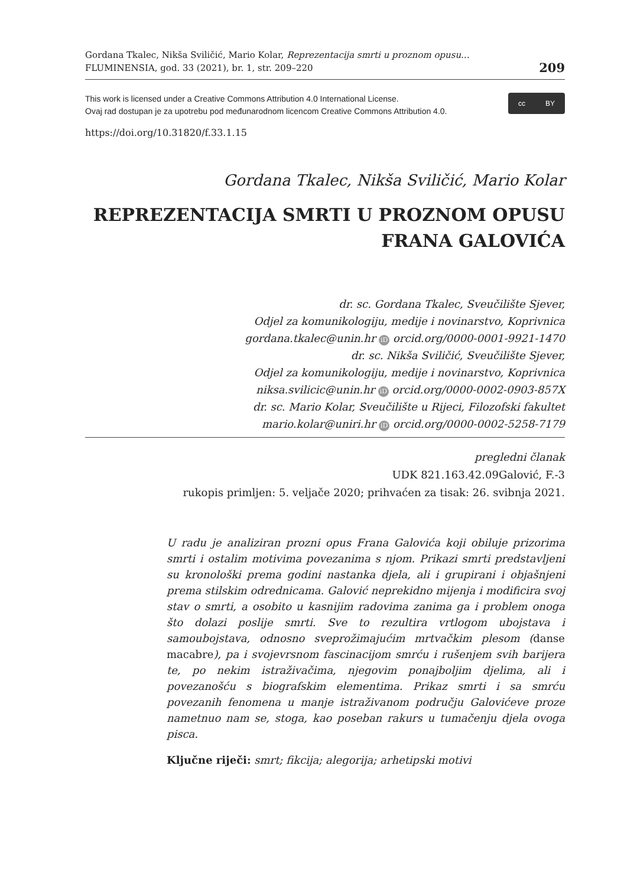Gordana Tkalec, Nikša Sviličić, Mario Kolar, Reprezentacija smrti u proznom opusu...
FLUMINENSIA, god. 33 (2021), br. 1, str. 209–220
209
This work is licensed under a Creative Commons Attribution 4.0 International License.
Ovaj rad dostupan je za upotrebu pod međunarodnom licencom Creative Commons Attribution 4.0.
cc BY
https://doi.org/10.31820/f.33.1.15
Gordana Tkalec, Nikša Sviličić, Mario Kolar
REPREZENTACIJA SMRTI U PROZNOM OPUSU
FRANA GALOVIĆA
dr. sc. Gordana Tkalec, Sveučilište Sjever,
Odjel za komunikologiju, medije i novinarstvo, Koprivnica
gordana.tkalec@unin.hr iD orcid.org/0000-0001-9921-1470
dr. sc. Nikša Sviličić, Sveučilište Sjever,
Odjel za komunikologiju, medije i novinarstvo, Koprivnica
niksa.svilicic@unin.hr iD orcid.org/0000-0002-0903-857X
dr. sc. Mario Kolar, Sveučilište u Rijeci, Filozofski fakultet
mario.kolar@uniri.hr iD orcid.org/0000-0002-5258-7179
pregledni članak
UDK 821.163.42.09Galović, F.-3
rukopis primljen: 5. veljače 2020; prihvaćen za tisak: 26. svibnja 2021.
U radu je analiziran prozni opus Frana Galovića koji obiluje prizorima smrti i ostalim motivima povezanima s njom. Prikazi smrti predstavljeni su kronološki prema godini nastanka djela, ali i grupirani i objašnjeni prema stilskim odrednicama. Galović neprekidno mijenja i modificira svoj stav o smrti, a osobito u kasnijim radovima zanima ga i problem onoga što dolazi poslije smrti. Sve to rezultira vrtlogom ubojstava i samoubojstava, odnosno sveprožimajućim mrtvačkim plesom (danse macabre), pa i svojevrsnom fascinacijom smrću i rušenjem svih barijera te, po nekim istraživačima, njegovim ponajboljim djelima, ali i povezanošću s biografskim elementima. Prikaz smrti i sa smrću povezanih fenomena u manje istraživanom području Galovićeve proze nametnuo nam se, stoga, kao poseban rakurs u tumačenju djela ovoga pisca.
Ključne riječi: smrt; fikcija; alegorija; arhetipski motivi